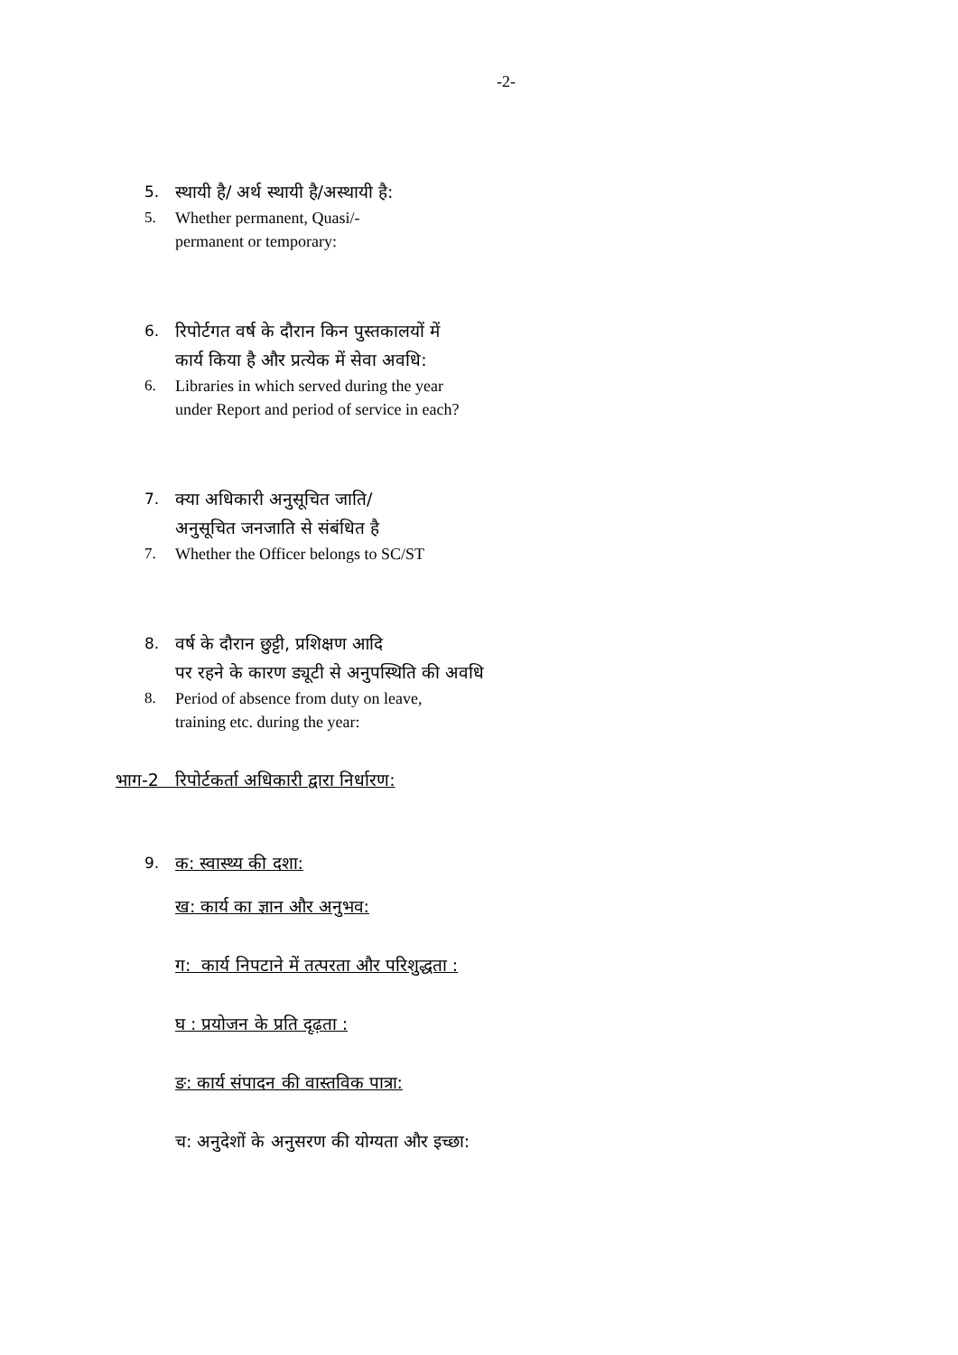-2-
5. स्थायी है/ अर्थ स्थायी है/अस्थायी है:
5. Whether permanent, Quasi/-
permanent or temporary:
6. रिपोर्टगत वर्ष के दौरान किन पुस्तकालयों में
कार्य किया है और प्रत्येक में सेवा अवधि:
6. Libraries in which served during the year
under Report and period of service in each?
7. क्या अधिकारी अनुसूचित जाति/
अनुसूचित जनजाति से संबंधित है
7. Whether the Officer belongs to SC/ST
8. वर्ष के दौरान छुट्टी, प्रशिक्षण आदि
पर रहने के कारण ड्यूटी से अनुपस्थिति की अवधि
8. Period of absence from duty on leave,
training etc. during the year:
भाग-2 रिपोर्टकर्ता अधिकारी द्वारा निर्धारण:
9. क: स्वास्थ्य की दशा:
ख: कार्य का ज्ञान और अनुभव:
ग: कार्य निपटाने में तत्परता और परिशुद्धता :
घ : प्रयोजन के प्रति दृढ़ता :
ङ: कार्य संपादन की वास्तविक पात्रा:
च: अनुदेशों के अनुसरण की योग्यता और इच्छा: